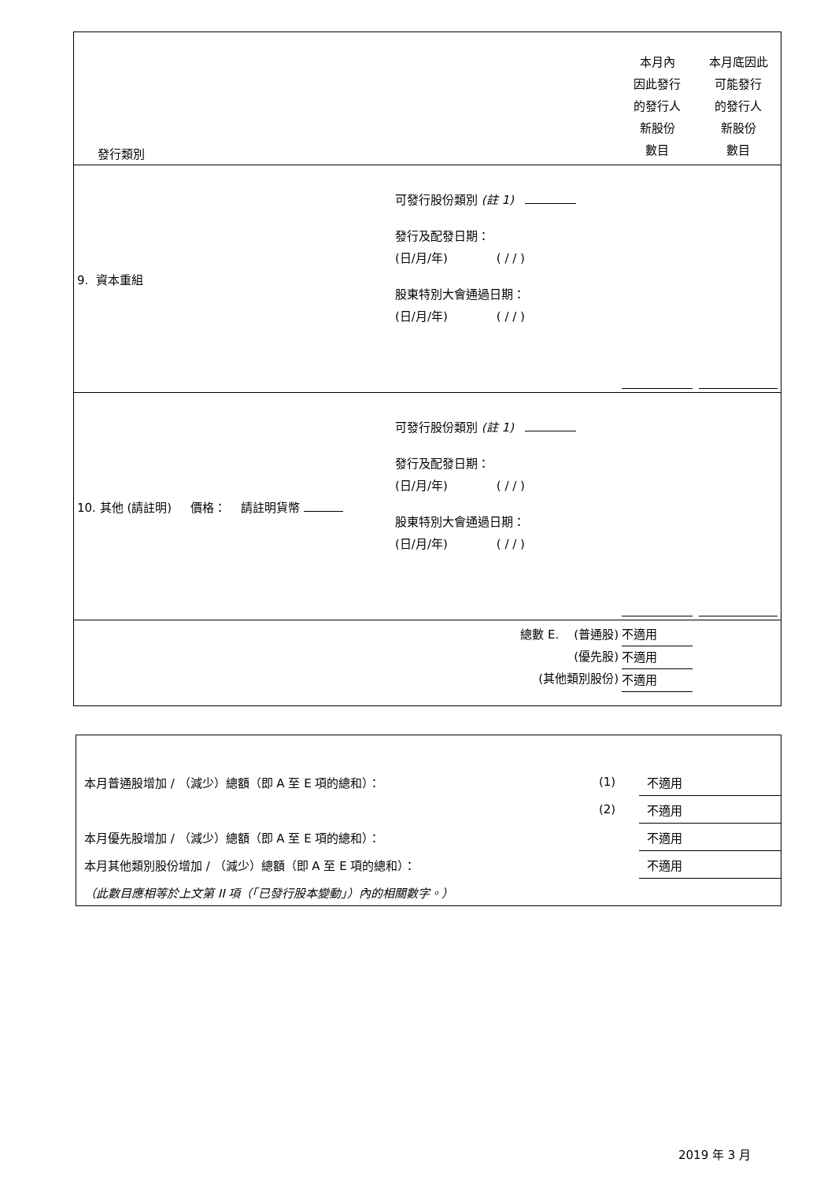| 發行類別 | | 本月內 因此發行 的發行人 新股份 數目 | 本月底因此 可能發行 的發行人 新股份 數目 |
| 9. 資本重組 | 可發行股份類別 (註 1) 發行及配發日期： (日/月/年) ( / / ) 股東特別大會通過日期： (日/月/年) ( / / ) | | |
| 10. 其他 (請註明) 價格： 請註明貨幣 | 可發行股份類別 (註 1) 發行及配發日期： (日/月/年) ( / / ) 股東特別大會通過日期： (日/月/年) ( / / ) | | |
| 總數 E. (普通股) (優先股) (其他類別股份) | | 不適用 不適用 不適用 | |
| 本月普通股增加 / （減少）總額（即 A 至 E 項的總和）： | (1) | 不適用 |
| | (2) | 不適用 |
| 本月優先股增加 / （減少）總額（即 A 至 E 項的總和）： | | 不適用 |
| 本月其他類別股份增加 / （減少）總額（即 A 至 E 項的總和）： | | 不適用 |
| （此數目應相等於上文第 II 項（「已發行股本變動」）內的相關數字。） | | |
2019 年 3 月